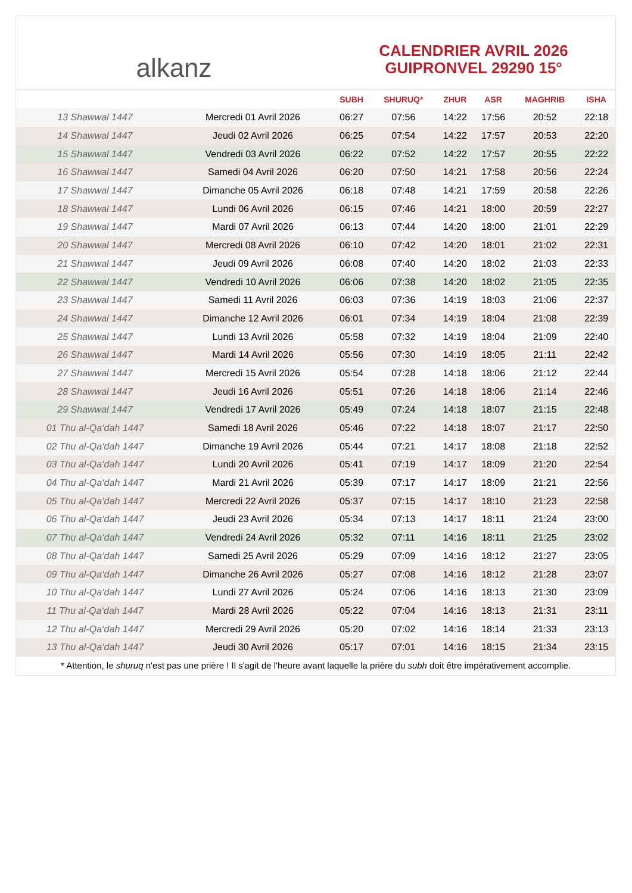alkanz
CALENDRIER AVRIL 2026
GUIPRONVEL 29290 15°
| | | SUBH | SHURUQ* | ZHUR | ASR | MAGHRIB | ISHA |
| --- | --- | --- | --- | --- | --- | --- | --- |
| 13 Shawwal 1447 | Mercredi 01 Avril 2026 | 06:27 | 07:56 | 14:22 | 17:56 | 20:52 | 22:18 |
| 14 Shawwal 1447 | Jeudi 02 Avril 2026 | 06:25 | 07:54 | 14:22 | 17:57 | 20:53 | 22:20 |
| 15 Shawwal 1447 | Vendredi 03 Avril 2026 | 06:22 | 07:52 | 14:22 | 17:57 | 20:55 | 22:22 |
| 16 Shawwal 1447 | Samedi 04 Avril 2026 | 06:20 | 07:50 | 14:21 | 17:58 | 20:56 | 22:24 |
| 17 Shawwal 1447 | Dimanche 05 Avril 2026 | 06:18 | 07:48 | 14:21 | 17:59 | 20:58 | 22:26 |
| 18 Shawwal 1447 | Lundi 06 Avril 2026 | 06:15 | 07:46 | 14:21 | 18:00 | 20:59 | 22:27 |
| 19 Shawwal 1447 | Mardi 07 Avril 2026 | 06:13 | 07:44 | 14:20 | 18:00 | 21:01 | 22:29 |
| 20 Shawwal 1447 | Mercredi 08 Avril 2026 | 06:10 | 07:42 | 14:20 | 18:01 | 21:02 | 22:31 |
| 21 Shawwal 1447 | Jeudi 09 Avril 2026 | 06:08 | 07:40 | 14:20 | 18:02 | 21:03 | 22:33 |
| 22 Shawwal 1447 | Vendredi 10 Avril 2026 | 06:06 | 07:38 | 14:20 | 18:02 | 21:05 | 22:35 |
| 23 Shawwal 1447 | Samedi 11 Avril 2026 | 06:03 | 07:36 | 14:19 | 18:03 | 21:06 | 22:37 |
| 24 Shawwal 1447 | Dimanche 12 Avril 2026 | 06:01 | 07:34 | 14:19 | 18:04 | 21:08 | 22:39 |
| 25 Shawwal 1447 | Lundi 13 Avril 2026 | 05:58 | 07:32 | 14:19 | 18:04 | 21:09 | 22:40 |
| 26 Shawwal 1447 | Mardi 14 Avril 2026 | 05:56 | 07:30 | 14:19 | 18:05 | 21:11 | 22:42 |
| 27 Shawwal 1447 | Mercredi 15 Avril 2026 | 05:54 | 07:28 | 14:18 | 18:06 | 21:12 | 22:44 |
| 28 Shawwal 1447 | Jeudi 16 Avril 2026 | 05:51 | 07:26 | 14:18 | 18:06 | 21:14 | 22:46 |
| 29 Shawwal 1447 | Vendredi 17 Avril 2026 | 05:49 | 07:24 | 14:18 | 18:07 | 21:15 | 22:48 |
| 01 Thu al-Qa‘dah 1447 | Samedi 18 Avril 2026 | 05:46 | 07:22 | 14:18 | 18:07 | 21:17 | 22:50 |
| 02 Thu al-Qa‘dah 1447 | Dimanche 19 Avril 2026 | 05:44 | 07:21 | 14:17 | 18:08 | 21:18 | 22:52 |
| 03 Thu al-Qa‘dah 1447 | Lundi 20 Avril 2026 | 05:41 | 07:19 | 14:17 | 18:09 | 21:20 | 22:54 |
| 04 Thu al-Qa‘dah 1447 | Mardi 21 Avril 2026 | 05:39 | 07:17 | 14:17 | 18:09 | 21:21 | 22:56 |
| 05 Thu al-Qa‘dah 1447 | Mercredi 22 Avril 2026 | 05:37 | 07:15 | 14:17 | 18:10 | 21:23 | 22:58 |
| 06 Thu al-Qa‘dah 1447 | Jeudi 23 Avril 2026 | 05:34 | 07:13 | 14:17 | 18:11 | 21:24 | 23:00 |
| 07 Thu al-Qa‘dah 1447 | Vendredi 24 Avril 2026 | 05:32 | 07:11 | 14:16 | 18:11 | 21:25 | 23:02 |
| 08 Thu al-Qa‘dah 1447 | Samedi 25 Avril 2026 | 05:29 | 07:09 | 14:16 | 18:12 | 21:27 | 23:05 |
| 09 Thu al-Qa‘dah 1447 | Dimanche 26 Avril 2026 | 05:27 | 07:08 | 14:16 | 18:12 | 21:28 | 23:07 |
| 10 Thu al-Qa‘dah 1447 | Lundi 27 Avril 2026 | 05:24 | 07:06 | 14:16 | 18:13 | 21:30 | 23:09 |
| 11 Thu al-Qa‘dah 1447 | Mardi 28 Avril 2026 | 05:22 | 07:04 | 14:16 | 18:13 | 21:31 | 23:11 |
| 12 Thu al-Qa‘dah 1447 | Mercredi 29 Avril 2026 | 05:20 | 07:02 | 14:16 | 18:14 | 21:33 | 23:13 |
| 13 Thu al-Qa‘dah 1447 | Jeudi 30 Avril 2026 | 05:17 | 07:01 | 14:16 | 18:15 | 21:34 | 23:15 |
* Attention, le shuruq n'est pas une prière ! Il s'agit de l'heure avant laquelle la prière du subh doit être impérativement accomplie.